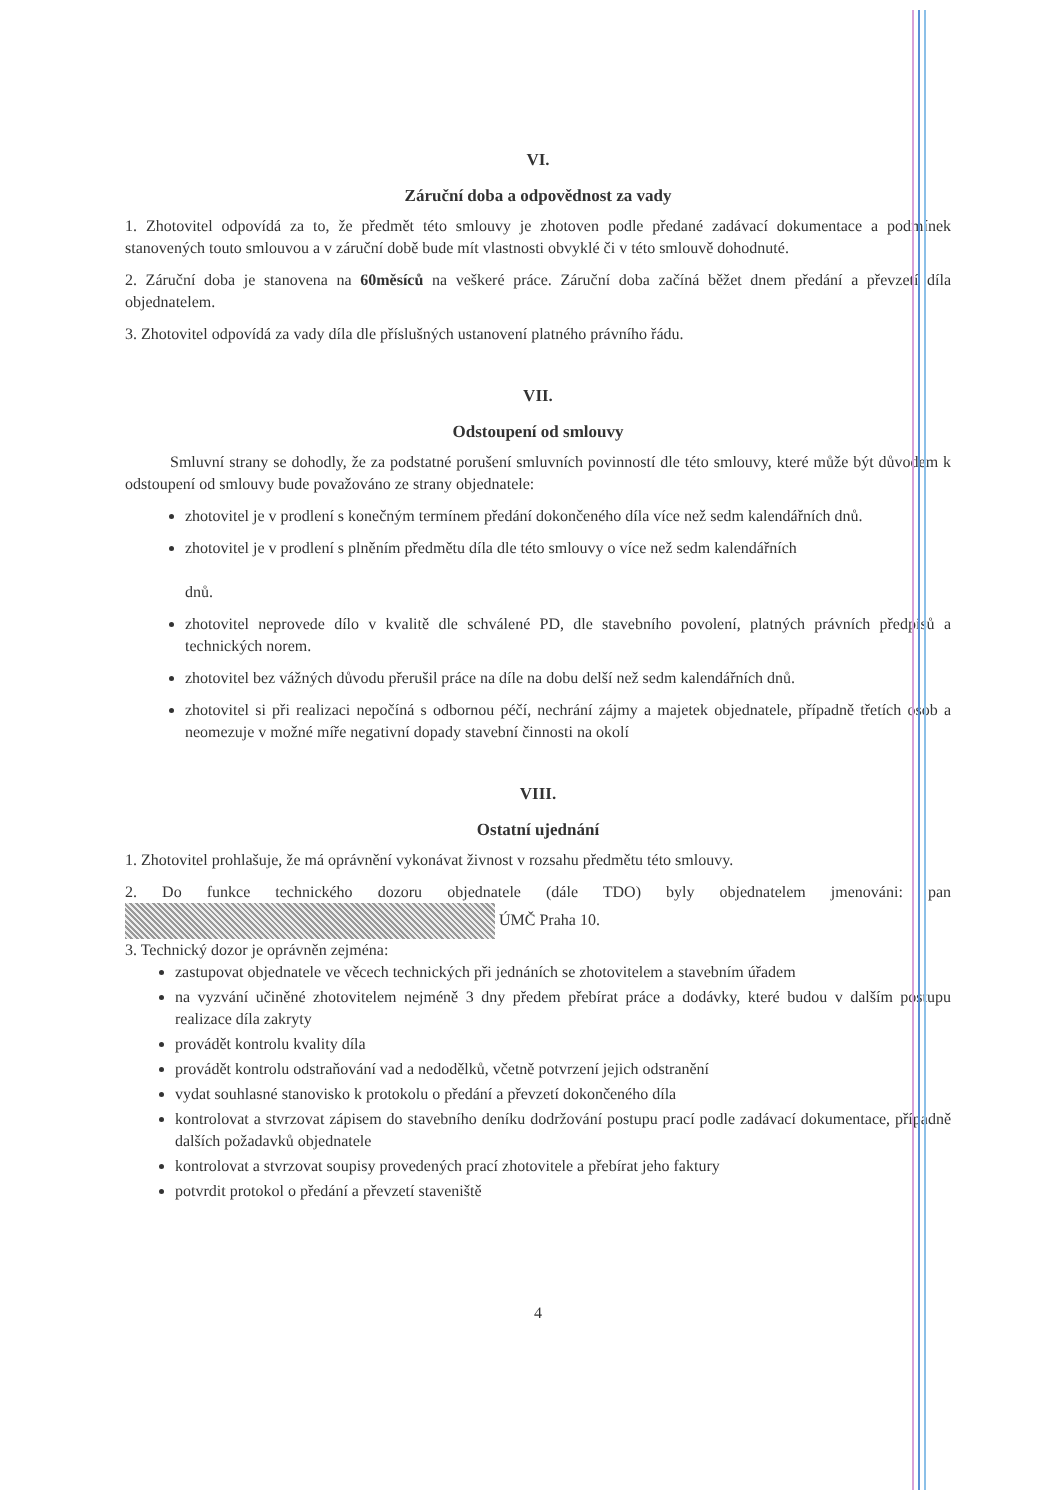VI.
Záruční doba a odpovědnost za vady
1. Zhotovitel odpovídá za to, že předmět této smlouvy je zhotoven podle předané zadávací dokumentace a podmínek stanovených touto smlouvou a v záruční době bude mít vlastnosti obvyklé či v této smlouvě dohodnuté.
2. Záruční doba je stanovena na 60měsíců na veškeré práce. Záruční doba začíná běžet dnem předání a převzetí díla objednatelem.
3. Zhotovitel odpovídá za vady díla dle příslušných ustanovení platného právního řádu.
VII.
Odstoupení od smlouvy
Smluvní strany se dohodly, že za podstatné porušení smluvních povinností dle této smlouvy, které může být důvodem k odstoupení od smlouvy bude považováno ze strany objednatele:
zhotovitel je v prodlení s konečným termínem předání dokončeného díla více než sedm kalendářních dnů.
zhotovitel je v prodlení s plněním předmětu díla dle této smlouvy o více než sedm kalendářních
dnů.
zhotovitel neprovede dílo v kvalitě dle schválené PD, dle stavebního povolení, platných právních předpisů a technických norem.
zhotovitel bez vážných důvodu přerušil práce na díle na dobu delší než sedm kalendářních dnů.
zhotovitel si při realizaci nepočíná s odbornou péčí, nechrání zájmy a majetek objednatele, případně třetích osob a neomezuje v možné míře negativní dopady stavební činnosti na okolí
VIII.
Ostatní ujednání
1. Zhotovitel prohlašuje, že má oprávnění vykonávat živnost v rozsahu předmětu této smlouvy.
2. Do funkce technického dozoru objednatele (dále TDO) byly objednatelem jmenováni: pan ÚMČ Praha 10.
3. Technický dozor je oprávněn zejména:
zastupovat objednatele ve věcech technických při jednáních se zhotovitelem a stavebním úřadem
na vyzvání učiněné zhotovitelem nejméně 3 dny předem přebírat práce a dodávky, které budou v dalším postupu realizace díla zakryty
provádět kontrolu kvality díla
provádět kontrolu odstraňování vad a nedodělků, včetně potvrzení jejich odstranění
vydat souhlasné stanovisko k protokolu o předání a převzetí dokončeného díla
kontrolovat a stvrzovat zápisem do stavebního deníku dodržování postupu prací podle zadávací dokumentace, případně dalších požadavků objednatele
kontrolovat a stvrzovat soupisy provedených prací zhotovitele a přebírat jeho faktury
potvrdit protokol o předání a převzetí staveniště
4